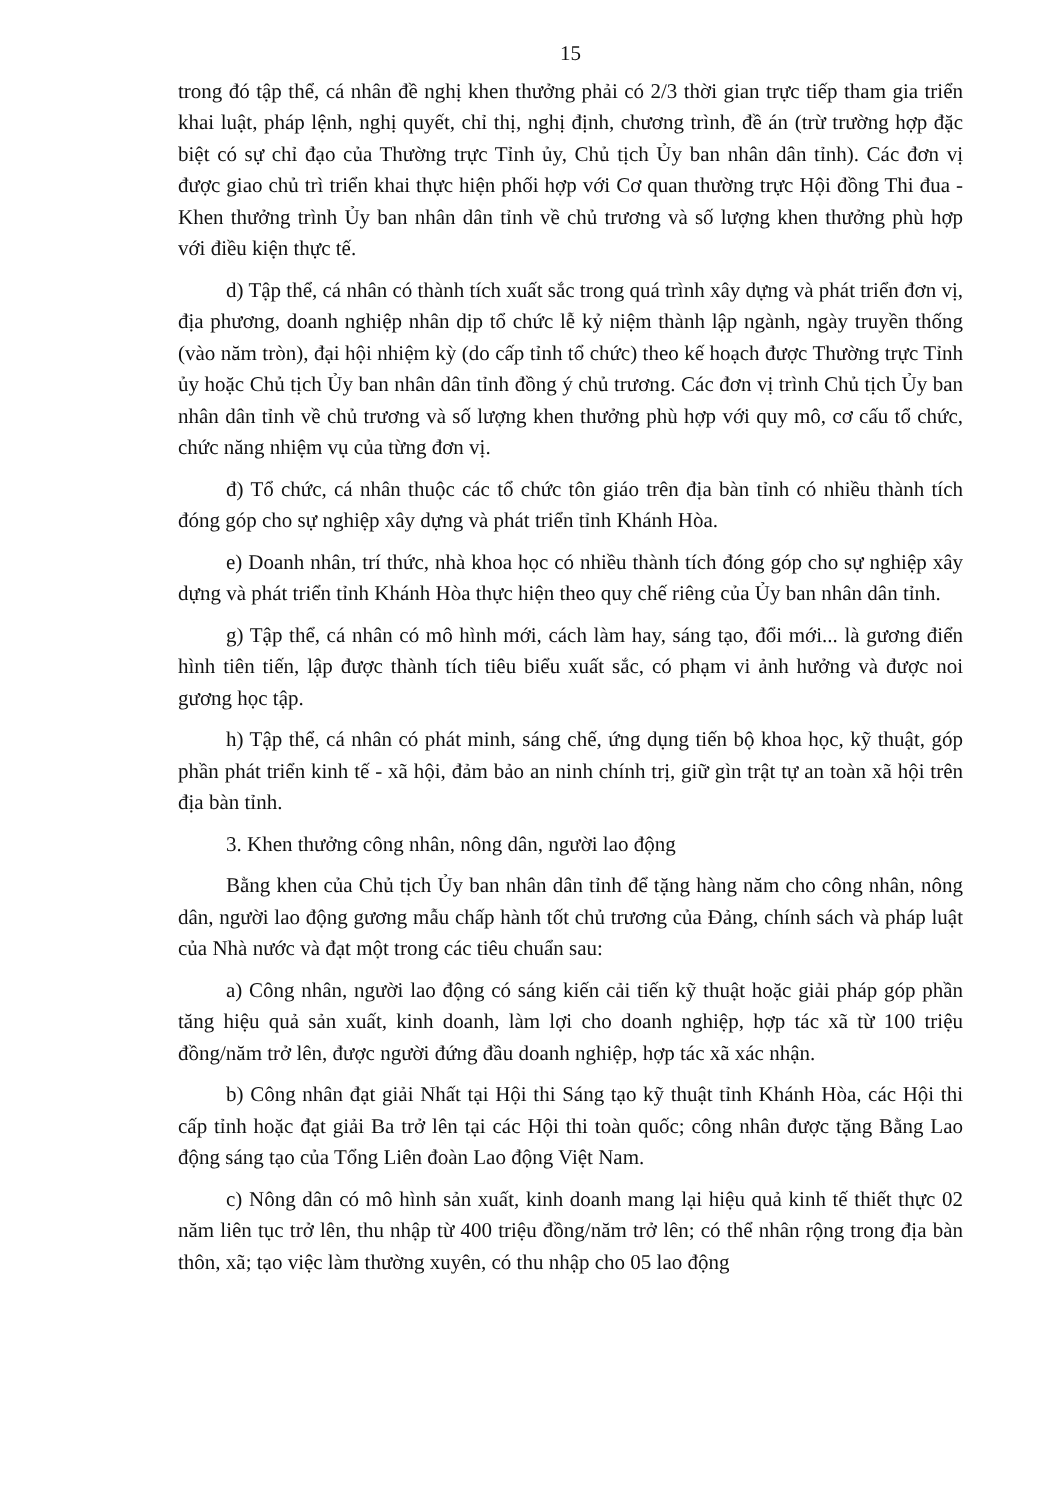15
trong đó tập thể, cá nhân đề nghị khen thưởng phải có 2/3 thời gian trực tiếp tham gia triển khai luật, pháp lệnh, nghị quyết, chỉ thị, nghị định, chương trình, đề án (trừ trường hợp đặc biệt có sự chỉ đạo của Thường trực Tỉnh ủy, Chủ tịch Ủy ban nhân dân tỉnh). Các đơn vị được giao chủ trì triển khai thực hiện phối hợp với Cơ quan thường trực Hội đồng Thi đua - Khen thưởng trình Ủy ban nhân dân tỉnh về chủ trương và số lượng khen thưởng phù hợp với điều kiện thực tế.
d) Tập thể, cá nhân có thành tích xuất sắc trong quá trình xây dựng và phát triển đơn vị, địa phương, doanh nghiệp nhân dịp tổ chức lễ kỷ niệm thành lập ngành, ngày truyền thống (vào năm tròn), đại hội nhiệm kỳ (do cấp tỉnh tổ chức) theo kế hoạch được Thường trực Tỉnh ủy hoặc Chủ tịch Ủy ban nhân dân tỉnh đồng ý chủ trương. Các đơn vị trình Chủ tịch Ủy ban nhân dân tỉnh về chủ trương và số lượng khen thưởng phù hợp với quy mô, cơ cấu tổ chức, chức năng nhiệm vụ của từng đơn vị.
đ) Tổ chức, cá nhân thuộc các tổ chức tôn giáo trên địa bàn tỉnh có nhiều thành tích đóng góp cho sự nghiệp xây dựng và phát triển tỉnh Khánh Hòa.
e) Doanh nhân, trí thức, nhà khoa học có nhiều thành tích đóng góp cho sự nghiệp xây dựng và phát triển tỉnh Khánh Hòa thực hiện theo quy chế riêng của Ủy ban nhân dân tỉnh.
g) Tập thể, cá nhân có mô hình mới, cách làm hay, sáng tạo, đổi mới... là gương điển hình tiên tiến, lập được thành tích tiêu biểu xuất sắc, có phạm vi ảnh hưởng và được noi gương học tập.
h) Tập thể, cá nhân có phát minh, sáng chế, ứng dụng tiến bộ khoa học, kỹ thuật, góp phần phát triển kinh tế - xã hội, đảm bảo an ninh chính trị, giữ gìn trật tự an toàn xã hội trên địa bàn tỉnh.
3. Khen thưởng công nhân, nông dân, người lao động
Bằng khen của Chủ tịch Ủy ban nhân dân tỉnh để tặng hàng năm cho công nhân, nông dân, người lao động gương mẫu chấp hành tốt chủ trương của Đảng, chính sách và pháp luật của Nhà nước và đạt một trong các tiêu chuẩn sau:
a) Công nhân, người lao động có sáng kiến cải tiến kỹ thuật hoặc giải pháp góp phần tăng hiệu quả sản xuất, kinh doanh, làm lợi cho doanh nghiệp, hợp tác xã từ 100 triệu đồng/năm trở lên, được người đứng đầu doanh nghiệp, hợp tác xã xác nhận.
b) Công nhân đạt giải Nhất tại Hội thi Sáng tạo kỹ thuật tỉnh Khánh Hòa, các Hội thi cấp tỉnh hoặc đạt giải Ba trở lên tại các Hội thi toàn quốc; công nhân được tặng Bằng Lao động sáng tạo của Tổng Liên đoàn Lao động Việt Nam.
c) Nông dân có mô hình sản xuất, kinh doanh mang lại hiệu quả kinh tế thiết thực 02 năm liên tục trở lên, thu nhập từ 400 triệu đồng/năm trở lên; có thể nhân rộng trong địa bàn thôn, xã; tạo việc làm thường xuyên, có thu nhập cho 05 lao động